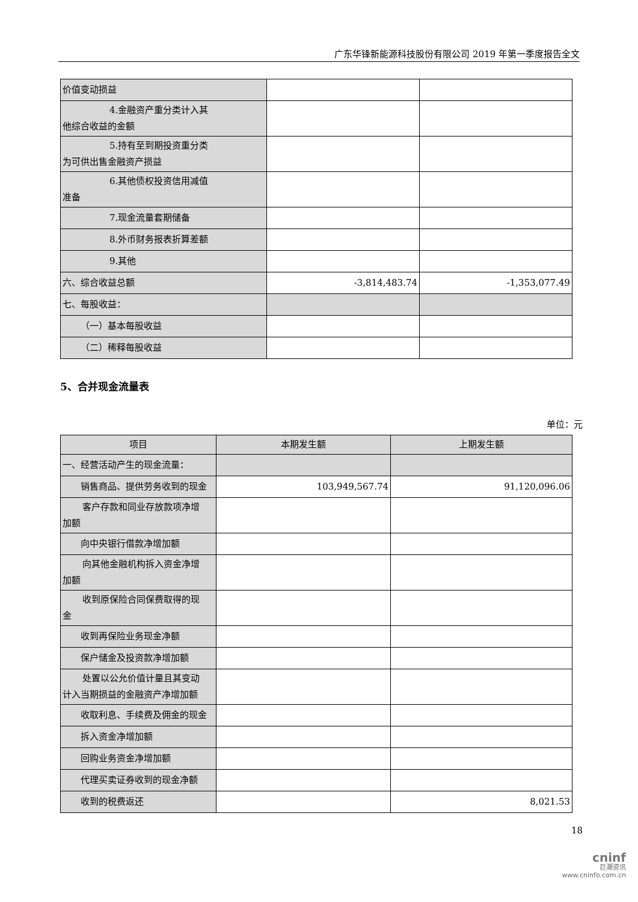广东华锋新能源科技股份有限公司 2019 年第一季度报告全文
| 价值变动损益 | | |
| 4.金融资产重分类计入其 他综合收益的金额 | | |
| 5.持有至到期投资重分类 为可供出售金融资产损益 | | |
| 6.其他债权投资信用减值 准备 | | |
| 7.现金流量套期储备 | | |
| 8.外币财务报表折算差额 | | |
| 9.其他 | | |
| 六、综合收益总额 | -3,814,483.74 | -1,353,077.49 |
| 七、每股收益： | | |
| （一）基本每股收益 | | |
| （二）稀释每股收益 | | |
5、合并现金流量表
单位：元
| 项目 | 本期发生额 | 上期发生额 |
| --- | --- | --- |
| 一、经营活动产生的现金流量： | | |
| 销售商品、提供劳务收到的现金 | 103,949,567.74 | 91,120,096.06 |
| 客户存款和同业存放款项净增 加额 | | |
| 向中央银行借款净增加额 | | |
| 向其他金融机构拆入资金净增 加额 | | |
| 收到原保险合同保费取得的现 金 | | |
| 收到再保险业务现金净额 | | |
| 保户储金及投资款净增加额 | | |
| 处置以公允价值计量且其变动 计入当期损益的金融资产净增加额 | | |
| 收取利息、手续费及佣金的现金 | | |
| 拆入资金净增加额 | | |
| 回购业务资金净增加额 | | |
| 代理买卖证券收到的现金净额 | | |
| 收到的税费返还 | | 8,021.53 |
18
cninf
巨潮资讯
www.cninfo.com.cn